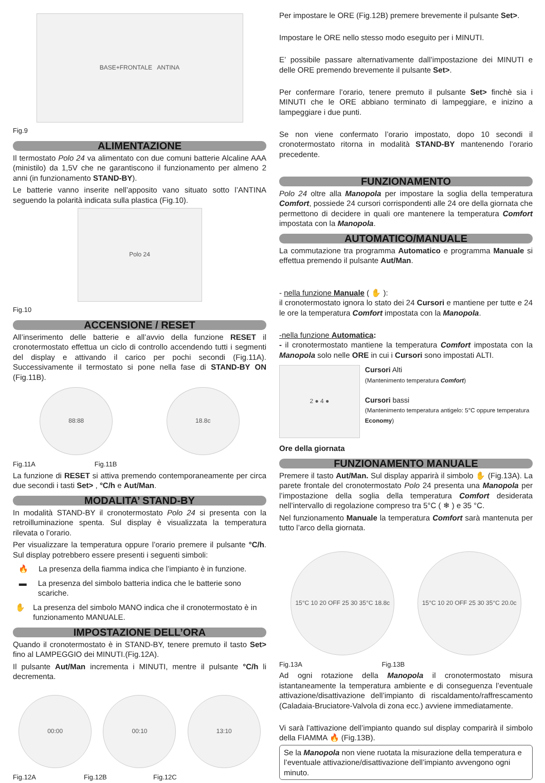BASE+FRONTALE ANTINA
Fig.9
ALIMENTAZIONE
Il termostato Polo 24 va alimentato con due comuni batterie Alcaline AAA (ministilo) da 1,5V che ne garantiscono il funzionamento per almeno 2 anni (in funzionamento STAND-BY).
Le batterie vanno inserite nell’apposito vano situato sotto l’ANTINA seguendo la polarità indicata sulla plastica (Fig.10).
Polo 24
Fig.10
ACCENSIONE / RESET
All’inserimento delle batterie e all’avvio della funzione RESET il cronotermostato effettua un ciclo di controllo accendendo tutti i segmenti del display e attivando il carico per pochi secondi (Fig.11A). Successivamente il termostato si pone nella fase di STAND-BY ON (Fig.11B).
88:88 18.8c
Fig.11A Fig.11B
La funzione di RESET si attiva premendo contemporaneamente per circa due secondi i tasti Set> , °C/h e Aut/Man.
MODALITA’ STAND-BY
In modalità STAND-BY il cronotermostato Polo 24 si presenta con la retroilluminazione spenta. Sul display è visualizzata la temperatura rilevata o l’orario.
Per visualizzare la temperatura oppure l’orario premere il pulsante °C/h. Sul display potrebbero essere presenti i seguenti simboli:
🔥 La presenza della fiamma indica che l’impianto è in funzione.
▬ La presenza del simbolo batteria indica che le batterie sono scariche.
✋ La presenza del simbolo MANO indica che il cronotermostato è in funzionamento MANUALE.
IMPOSTAZIONE DELL’ORA
Quando il cronotermostato è in STAND-BY, tenere premuto il tasto Set> fino al LAMPEGGIO dei MINUTI.(Fig.12A).
Il pulsante Aut/Man incrementa i MINUTI, mentre il pulsante °C/h li decrementa.
00:00 00:10 13:10
Fig.12A Fig.12B Fig.12C
Per impostare le ORE (Fig.12B) premere brevemente il pulsante Set>.
Impostare le ORE nello stesso modo eseguito per i MINUTI.
E’ possibile passare alternativamente dall’impostazione dei MINUTI e delle ORE premendo brevemente il pulsante Set>.
Per confermare l’orario, tenere premuto il pulsante Set> finchè sia i MINUTI che le ORE abbiano terminato di lampeggiare, e inizino a lampeggiare i due punti.
Se non viene confermato l’orario impostato, dopo 10 secondi il cronotermostato ritorna in modalità STAND-BY mantenendo l’orario precedente.
FUNZIONAMENTO
Polo 24 oltre alla Manopola per impostare la soglia della temperatura Comfort, possiede 24 cursori corrispondenti alle 24 ore della giornata che permettono di decidere in quali ore mantenere la temperatura Comfort impostata con la Manopola.
AUTOMATICO/MANUALE
La commutazione tra programma Automatico e programma Manuale si effettua premendo il pulsante Aut/Man.
- nella funzione Manuale ( ✋ ):
il cronotermostato ignora lo stato dei 24 Cursori e mantiene per tutte e 24 le ore la temperatura Comfort impostata con la Manopola.
-nella funzione Automatica:
- il cronotermostato mantiene la temperatura Comfort impostata con la Manopola solo nelle ORE in cui i Cursori sono impostati ALTI.
2 ● 4 ●
Cursori Alti
(Mantenimento temperatura Comfort)
Cursori bassi
(Mantenimento temperatura antigelo: 5°C oppure temperatura Economy)
Ore della giornata
FUNZIONAMENTO MANUALE
Premere il tasto Aut/Man. Sul display apparirà il simbolo ✋ (Fig.13A). La parete frontale del cronotermostato Polo 24 presenta una Manopola per l’impostazione della soglia della temperatura Comfort desiderata nell’intervallo di regolazione compreso tra 5°C ( ❄ ) e 35 °C.
Nel funzionamento Manuale la temperatura Comfort sarà mantenuta per tutto l’arco della giornata.
15°C 10 20 OFF 25 30 35°C 18.8c
15°C 10 20 OFF 25 30 35°C 20.0c
Fig.13A Fig.13B
Ad ogni rotazione della Manopola il cronotermostato misura istantaneamente la temperatura ambiente e di conseguenza l’eventuale attivazione/disattivazione dell’impianto di riscaldamento/raffrescamento (Caladaia-Bruciatore-Valvola di zona ecc.) avviene immediatamente.
Vi sarà l’attivazione dell’impianto quando sul display comparirà il simbolo della FIAMMA 🔥 (Fig.13B).
Se la Manopola non viene ruotata la misurazione della temperatura e l’eventuale attivazione/disattivazione dell’impianto avvengono ogni minuto.